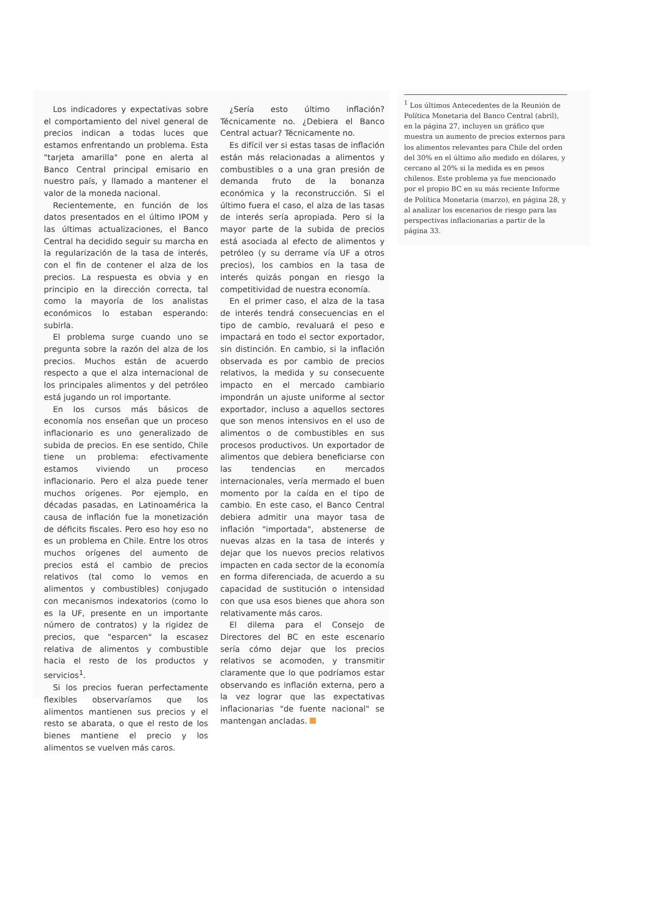Los indicadores y expectativas sobre el comportamiento del nivel general de precios indican a todas luces que estamos enfrentando un problema. Esta "tarjeta amarilla" pone en alerta al Banco Central principal emisario en nuestro país, y llamado a mantener el valor de la moneda nacional.
Recientemente, en función de los datos presentados en el último IPOM y las últimas actualizaciones, el Banco Central ha decidido seguir su marcha en la regularización de la tasa de interés, con el fin de contener el alza de los precios. La respuesta es obvia y en principio en la dirección correcta, tal como la mayoría de los analistas económicos lo estaban esperando: subirla.
El problema surge cuando uno se pregunta sobre la razón del alza de los precios. Muchos están de acuerdo respecto a que el alza internacional de los principales alimentos y del petróleo está jugando un rol importante.
En los cursos más básicos de economía nos enseñan que un proceso inflacionario es uno generalizado de subida de precios. En ese sentido, Chile tiene un problema: efectivamente estamos viviendo un proceso inflacionario. Pero el alza puede tener muchos orígenes. Por ejemplo, en décadas pasadas, en Latinoamérica la causa de inflación fue la monetización de déficits fiscales. Pero eso hoy eso no es un problema en Chile. Entre los otros muchos orígenes del aumento de precios está el cambio de precios relativos (tal como lo vemos en alimentos y combustibles) conjugado con mecanismos indexatorios (como lo es la UF, presente en un importante número de contratos) y la rigidez de precios, que "esparcen" la escasez relativa de alimentos y combustible hacia el resto de los productos y servicios<sup>1</sup>.
Si los precios fueran perfectamente flexibles observaríamos que los alimentos mantienen sus precios y el resto se abarata, o que el resto de los bienes mantiene el precio y los alimentos se vuelven más caros.
¿Sería esto último inflación? Técnicamente no. ¿Debiera el Banco Central actuar? Técnicamente no.
Es difícil ver si estas tasas de inflación están más relacionadas a alimentos y combustibles o a una gran presión de demanda fruto de la bonanza económica y la reconstrucción. Si el último fuera el caso, el alza de las tasas de interés sería apropiada. Pero si la mayor parte de la subida de precios está asociada al efecto de alimentos y petróleo (y su derrame vía UF a otros precios), los cambios en la tasa de interés quizás pongan en riesgo la competitividad de nuestra economía.
En el primer caso, el alza de la tasa de interés tendrá consecuencias en el tipo de cambio, revaluará el peso e impactará en todo el sector exportador, sin distinción. En cambio, si la inflación observada es por cambio de precios relativos, la medida y su consecuente impacto en el mercado cambiario impondrán un ajuste uniforme al sector exportador, incluso a aquellos sectores que son menos intensivos en el uso de alimentos o de combustibles en sus procesos productivos. Un exportador de alimentos que debiera beneficiarse con las tendencias en mercados internacionales, vería mermado el buen momento por la caída en el tipo de cambio. En este caso, el Banco Central debiera admitir una mayor tasa de inflación "importada", abstenerse de nuevas alzas en la tasa de interés y dejar que los nuevos precios relativos impacten en cada sector de la economía en forma diferenciada, de acuerdo a su capacidad de sustitución o intensidad con que usa esos bienes que ahora son relativamente más caros.
El dilema para el Consejo de Directores del BC en este escenario sería cómo dejar que los precios relativos se acomoden, y transmitir claramente que lo que podríamos estar observando es inflación externa, pero a la vez lograr que las expectativas inflacionarias "de fuente nacional" se mantengan ancladas.
<sup>1</sup> Los últimos Antecedentes de la Reunión de Política Monetaria del Banco Central (abril), en la página 27, incluyen un gráfico que muestra un aumento de precios externos para los alimentos relevantes para Chile del orden del 30% en el último año medido en dólares, y cercano al 20% si la medida es en pesos chilenos. Este problema ya fue mencionado por el propio BC en su más reciente Informe de Política Monetaria (marzo), en página 28, y al analizar los escenarios de riesgo para las perspectivas inflacionarias a partir de la página 33.